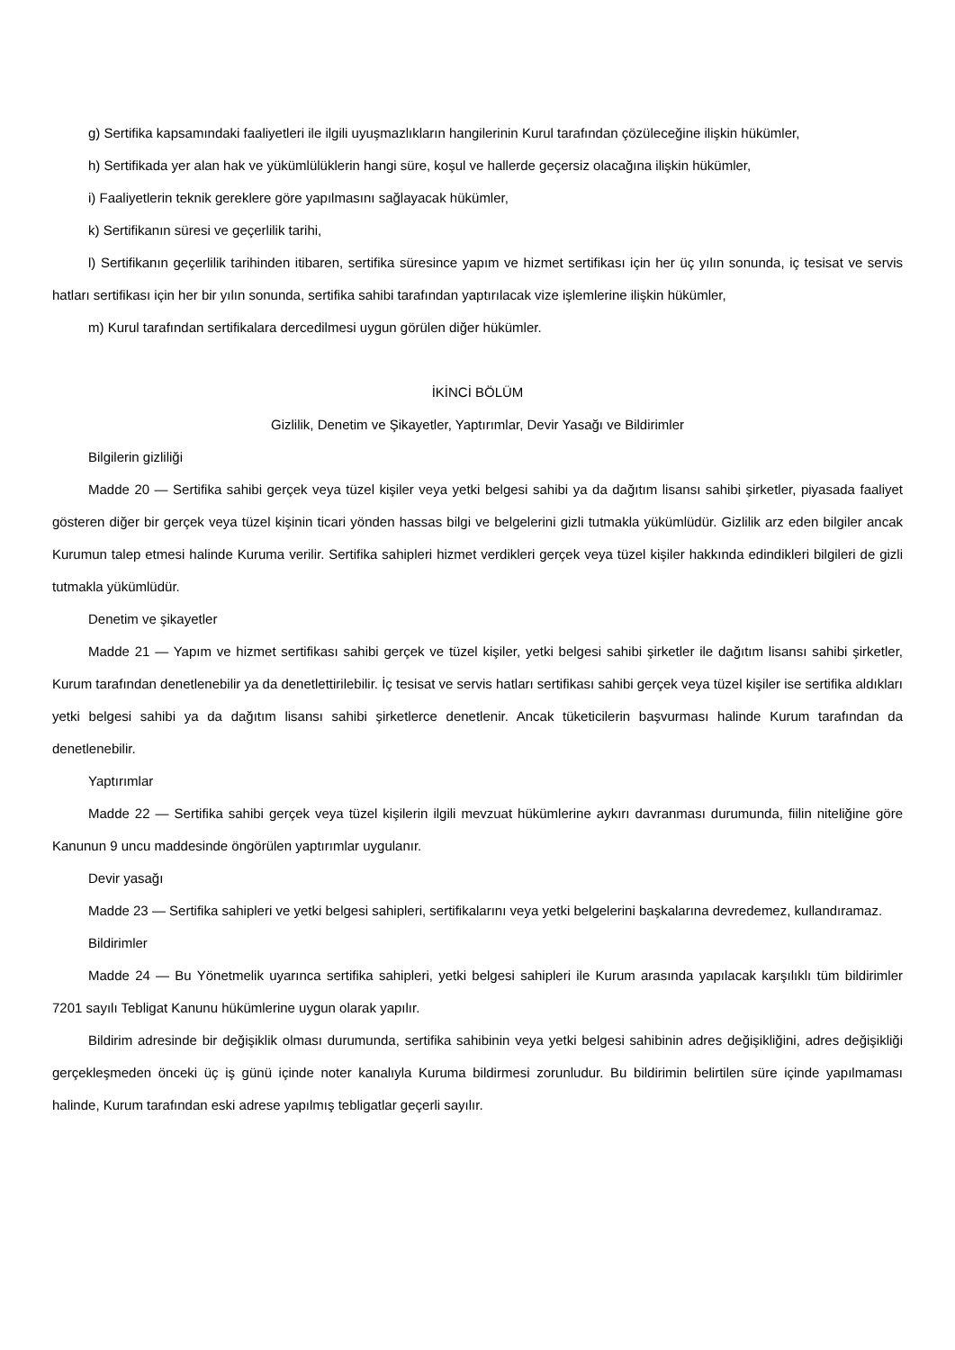g) Sertifika kapsamındaki faaliyetleri ile ilgili uyuşmazlıkların hangilerinin Kurul tarafından çözüleceğine ilişkin hükümler,
h) Sertifikada yer alan hak ve yükümlülüklerin hangi süre, koşul ve hallerde geçersiz olacağına ilişkin hükümler,
i) Faaliyetlerin teknik gereklere göre yapılmasını sağlayacak hükümler,
k) Sertifikanın süresi ve geçerlilik tarihi,
l) Sertifikanın geçerlilik tarihinden itibaren, sertifika süresince yapım ve hizmet sertifikası için her üç yılın sonunda, iç tesisat ve servis hatları sertifikası için her bir yılın sonunda, sertifika sahibi tarafından yaptırılacak vize işlemlerine ilişkin hükümler,
m) Kurul tarafından sertifikalara dercedilmesi uygun görülen diğer hükümler.
İKİNCİ BÖLÜM
Gizlilik, Denetim ve Şikayetler, Yaptırımlar, Devir Yasağı ve Bildirimler
Bilgilerin gizliliği
Madde 20 — Sertifika sahibi gerçek veya tüzel kişiler veya yetki belgesi sahibi ya da dağıtım lisansı sahibi şirketler, piyasada faaliyet gösteren diğer bir gerçek veya tüzel kişinin ticari yönden hassas bilgi ve belgelerini gizli tutmakla yükümlüdür. Gizlilik arz eden bilgiler ancak Kurumun talep etmesi halinde Kuruma verilir. Sertifika sahipleri hizmet verdikleri gerçek veya tüzel kişiler hakkında edindikleri bilgileri de gizli tutmakla yükümlüdür.
Denetim ve şikayetler
Madde 21 — Yapım ve hizmet sertifikası sahibi gerçek ve tüzel kişiler, yetki belgesi sahibi şirketler ile dağıtım lisansı sahibi şirketler, Kurum tarafından denetlenebilir ya da denetlettirilebilir. İç tesisat ve servis hatları sertifikası sahibi gerçek veya tüzel kişiler ise sertifika aldıkları yetki belgesi sahibi ya da dağıtım lisansı sahibi şirketlerce denetlenir. Ancak tüketicilerin başvurması halinde Kurum tarafından da denetlenebilir.
Yaptırımlar
Madde 22 — Sertifika sahibi gerçek veya tüzel kişilerin ilgili mevzuat hükümlerine aykırı davranması durumunda, fiilin niteliğine göre Kanunun 9 uncu maddesinde öngörülen yaptırımlar uygulanır.
Devir yasağı
Madde 23 — Sertifika sahipleri ve yetki belgesi sahipleri, sertifikalarını veya yetki belgelerini başkalarına devredemez, kullandıramaz.
Bildirimler
Madde 24 — Bu Yönetmelik uyarınca sertifika sahipleri, yetki belgesi sahipleri ile Kurum arasında yapılacak karşılıklı tüm bildirimler 7201 sayılı Tebligat Kanunu hükümlerine uygun olarak yapılır.
Bildirim adresinde bir değişiklik olması durumunda, sertifika sahibinin veya yetki belgesi sahibinin adres değişikliğini, adres değişikliği gerçekleşmeden önceki üç iş günü içinde noter kanalıyla Kuruma bildirmesi zorunludur. Bu bildirimin belirtilen süre içinde yapılmaması halinde, Kurum tarafından eski adrese yapılmış tebligatlar geçerli sayılır.